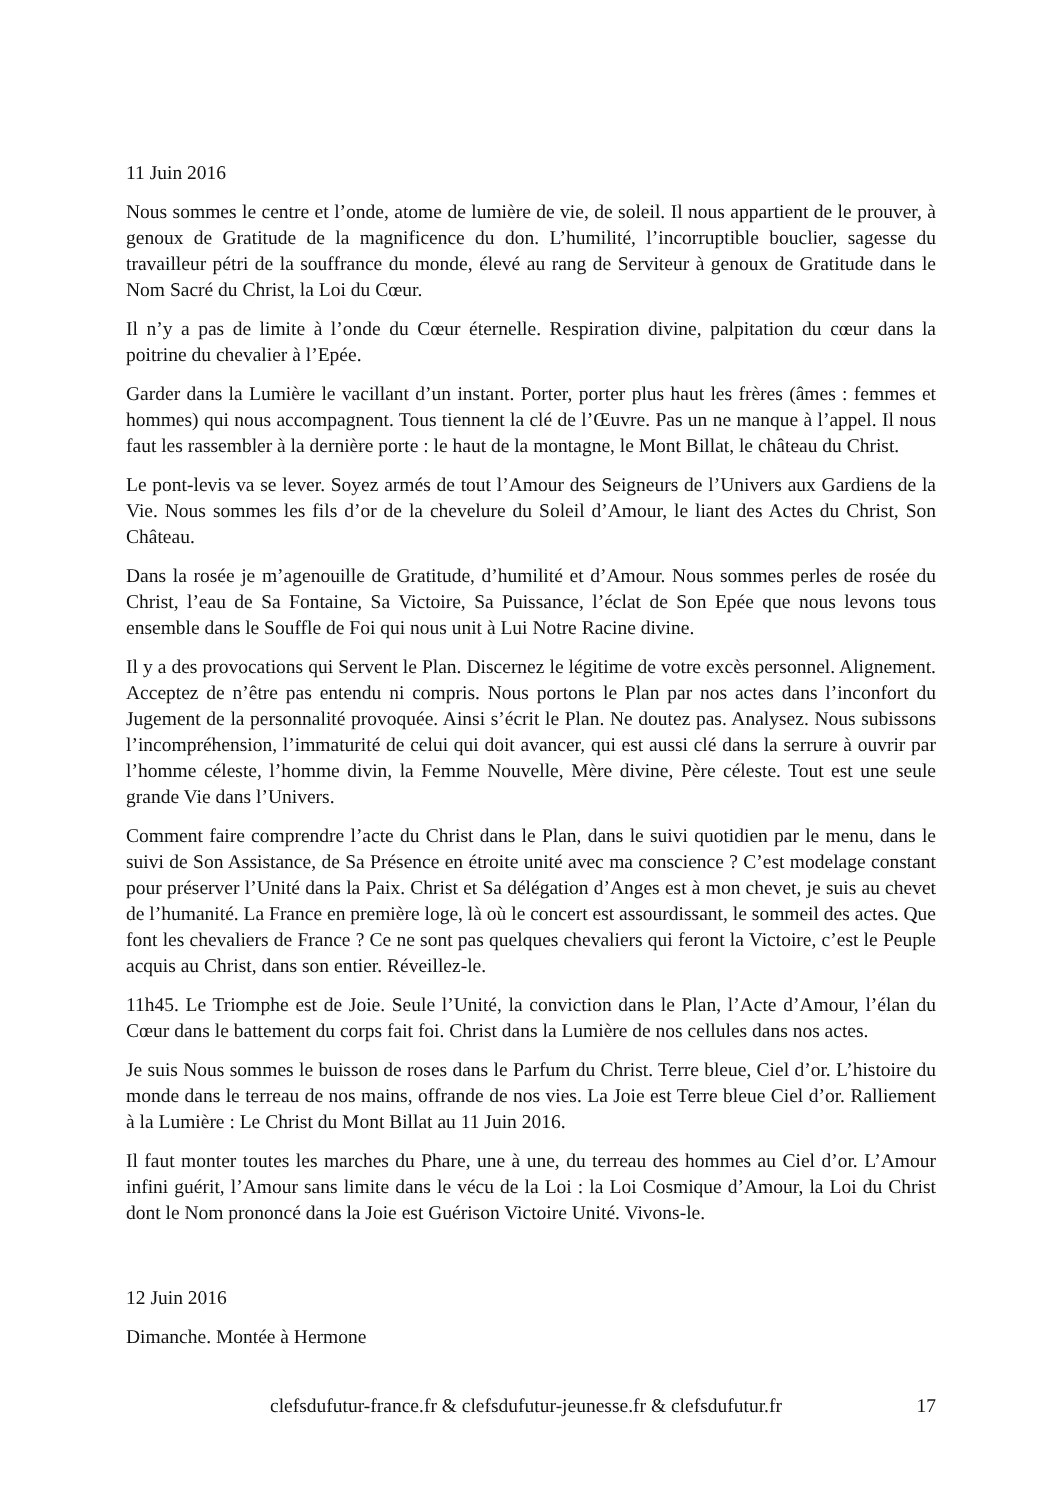11 Juin 2016
Nous sommes le centre et l’onde, atome de lumière de vie, de soleil. Il nous appartient de le prouver, à genoux de Gratitude de la magnificence du don. L’humilité, l’incorruptible bouclier, sagesse du travailleur pétri de la souffrance du monde, élevé au rang de Serviteur à genoux de Gratitude dans le Nom Sacré du Christ, la Loi du Cœur.
Il n’y a pas de limite à l’onde du Cœur éternelle. Respiration divine, palpitation du cœur dans la poitrine du chevalier à l’Epée.
Garder dans la Lumière le vacillant d’un instant. Porter, porter plus haut les frères (âmes : femmes et hommes) qui nous accompagnent. Tous tiennent la clé de l’Œuvre. Pas un ne manque à l’appel. Il nous faut les rassembler à la dernière porte : le haut de la montagne, le Mont Billat, le château du Christ.
Le pont-levis va se lever. Soyez armés de tout l’Amour des Seigneurs de l’Univers aux Gardiens de la Vie. Nous sommes les fils d’or de la chevelure du Soleil d’Amour, le liant des Actes du Christ, Son Château.
Dans la rosée je m’agenouille de Gratitude, d’humilité et d’Amour. Nous sommes perles de rosée du Christ, l’eau de Sa Fontaine, Sa Victoire, Sa Puissance, l’éclat de Son Epée que nous levons tous ensemble dans le Souffle de Foi qui nous unit à Lui Notre Racine divine.
Il y a des provocations qui Servent le Plan. Discernez le légitime de votre excès personnel. Alignement. Acceptez de n’être pas entendu ni compris. Nous portons le Plan par nos actes dans l’inconfort du Jugement de la personnalité provoquée. Ainsi s’écrit le Plan. Ne doutez pas. Analysez. Nous subissons l’incompréhension, l’immaturité de celui qui doit avancer, qui est aussi clé dans la serrure à ouvrir par l’homme céleste, l’homme divin, la Femme Nouvelle, Mère divine, Père céleste. Tout est une seule grande Vie dans l’Univers.
Comment faire comprendre l’acte du Christ dans le Plan, dans le suivi quotidien par le menu, dans le suivi de Son Assistance, de Sa Présence en étroite unité avec ma conscience ? C’est modelage constant pour préserver l’Unité dans la Paix. Christ et Sa délégation d’Anges est à mon chevet, je suis au chevet de l’humanité. La France en première loge, là où le concert est assourdissant, le sommeil des actes. Que font les chevaliers de France ? Ce ne sont pas quelques chevaliers qui feront la Victoire, c’est le Peuple acquis au Christ, dans son entier. Réveillez-le.
11h45. Le Triomphe est de Joie. Seule l’Unité, la conviction dans le Plan, l’Acte d’Amour, l’élan du Cœur dans le battement du corps fait foi. Christ dans la Lumière de nos cellules dans nos actes.
Je suis Nous sommes le buisson de roses dans le Parfum du Christ. Terre bleue, Ciel d’or. L’histoire du monde dans le terreau de nos mains, offrande de nos vies. La Joie est Terre bleue Ciel d’or. Ralliement à la Lumière : Le Christ du Mont Billat au 11 Juin 2016.
Il faut monter toutes les marches du Phare, une à une, du terreau des hommes au Ciel d’or. L’Amour infini guérit, l’Amour sans limite dans le vécu de la Loi : la Loi Cosmique d’Amour, la Loi du Christ dont le Nom prononcé dans la Joie est Guérison Victoire Unité. Vivons-le.
12 Juin 2016
Dimanche. Montée à Hermone
clefsdufutur-france.fr & clefsdufutur-jeunesse.fr & clefsdufutur.fr 17